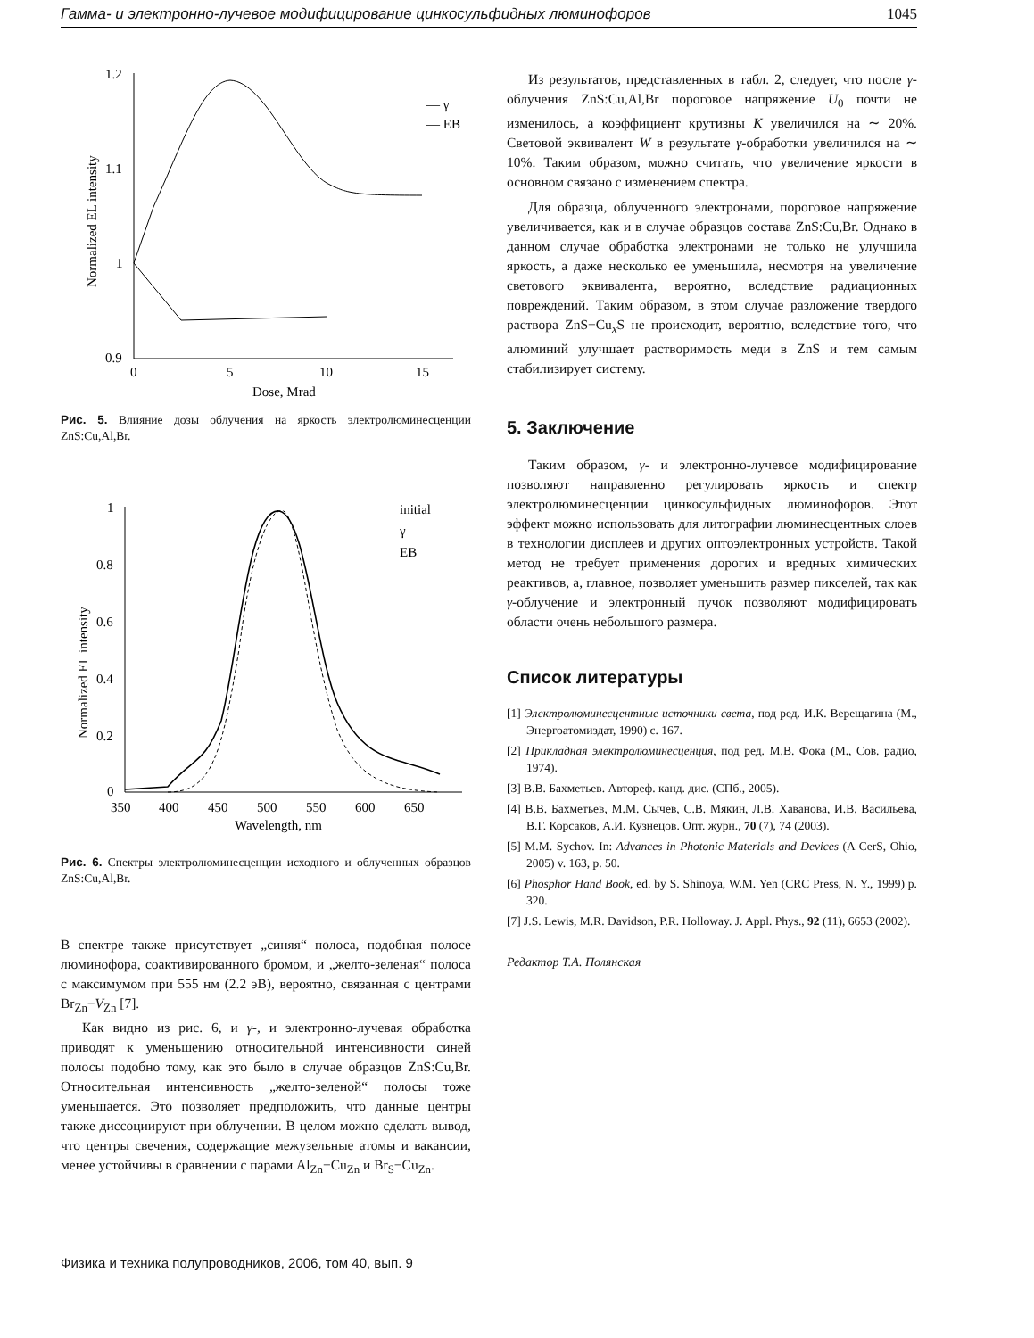Гамма- и электронно-лучевое модифицирование цинкосульфидных люминофоров 1045
1.2
1.1
1
0.9
0
5
10
15
Dose, Mrad
Normalized EL intensity
— γ
— EB
Рис. 5. Влияние дозы облучения на яркость электролюминесценции ZnS:Cu,Al,Br.
1
0.8
0.6
0.4
0.2
0
350
400
450
500
550
600
650
Wavelength, nm
Normalized EL intensity
initial
γ
EB
Рис. 6. Спектры электролюминесценции исходного и облученных образцов ZnS:Cu,Al,Br.
В спектре также присутствует „синяя“ полоса, подобная полосе люминофора, соактивированного бромом, и „желто-зеленая“ полоса с максимумом при 555 нм (2.2 эВ), вероятно, связанная с центрами Br<sub>Zn</sub>−V<sub>Zn</sub> [7].
Как видно из рис. 6, и γ-, и электронно-лучевая обработка приводят к уменьшению относительной интенсивности синей полосы подобно тому, как это было в случае образцов ZnS:Cu,Br. Относительная интенсивность „желто-зеленой“ полосы тоже уменьшается. Это позволяет предположить, что данные центры также диссоциируют при облучении. В целом можно сделать вывод, что центры свечения, содержащие межузельные атомы и вакансии, менее устойчивы в сравнении с парами Al<sub>Zn</sub>−Cu<sub>Zn</sub> и Br<sub>S</sub>−Cu<sub>Zn</sub>.
Из результатов, представленных в табл. 2, следует, что после γ-облучения ZnS:Cu,Al,Br пороговое напряжение U<sub>0</sub> почти не изменилось, а коэффициент крутизны K увеличился на ∼ 20%. Световой эквивалент W в результате γ-обработки увеличился на ∼ 10%. Таким образом, можно считать, что увеличение яркости в основном связано с изменением спектра.
Для образца, облученного электронами, пороговое напряжение увеличивается, как и в случае образцов состава ZnS:Cu,Br. Однако в данном случае обработка электронами не только не улучшила яркость, а даже несколько ее уменьшила, несмотря на увеличение светового эквивалента, вероятно, вследствие радиационных повреждений. Таким образом, в этом случае разложение твердого раствора ZnS−Cu<sub>x</sub>S не происходит, вероятно, вследствие того, что алюминий улучшает растворимость меди в ZnS и тем самым стабилизирует систему.
5. Заключение
Таким образом, γ- и электронно-лучевое модифицирование позволяют направленно регулировать яркость и спектр электролюминесценции цинкосульфидных люминофоров. Этот эффект можно использовать для литографии люминесцентных слоев в технологии дисплеев и других оптоэлектронных устройств. Такой метод не требует применения дорогих и вредных химических реактивов, а, главное, позволяет уменьшить размер пикселей, так как γ-облучение и электронный пучок позволяют модифицировать области очень небольшого размера.
Список литературы
[1] Электролюминесцентные источники света, под ред. И.К. Верещагина (М., Энергоатомиздат, 1990) с. 167.
[2] Прикладная электролюминесценция, под ред. М.В. Фока (М., Сов. радио, 1974).
[3] В.В. Бахметьев. Автореф. канд. дис. (СПб., 2005).
[4] В.В. Бахметьев, М.М. Сычев, С.В. Мякин, Л.В. Хаванова, И.В. Васильева, В.Г. Корсаков, А.И. Кузнецов. Опт. журн., 70 (7), 74 (2003).
[5] M.M. Sychov. In: Advances in Photonic Materials and Devices (A CerS, Ohio, 2005) v. 163, p. 50.
[6] Phosphor Hand Book, ed. by S. Shinoya, W.M. Yen (CRC Press, N. Y., 1999) p. 320.
[7] J.S. Lewis, M.R. Davidson, P.R. Holloway. J. Appl. Phys., 92 (11), 6653 (2002).
Редактор Т.А. Полянская
Физика и техника полупроводников, 2006, том 40, вып. 9